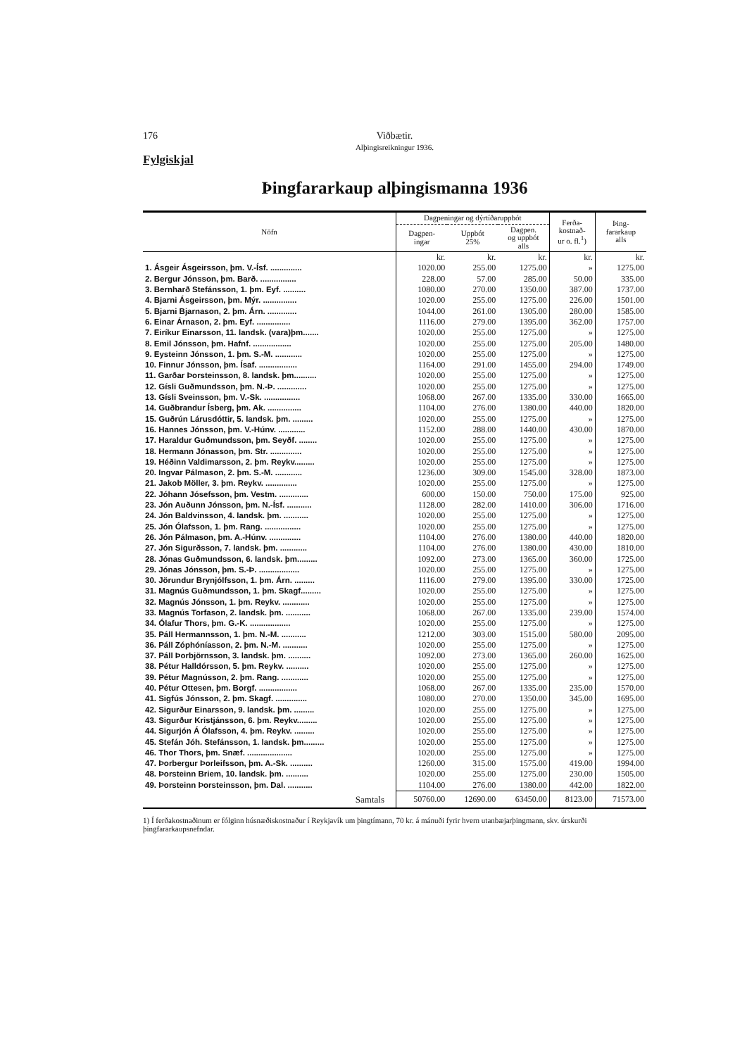176 Viðbætir.
Alþingisreikningur 1936.
Fylgiskjal
Þingfararkaup alþingismanna 1936
| Nöfn | Dagpeningar og dýrtíðaruppbót | | | Ferða- kostnað- ur o. fl.<sup>1</sup>) | Þing- fararkaup alls |
| --- | --- | --- | --- | --- | --- |
| | Dagpen- ingar | Uppbót 25% | Dagpen. og uppbót alls | | |
| | kr. | kr. | kr. | kr. | kr. |
| 1. Ásgeir Ásgeirsson, þm. V.-Ísf. .............. | 1020.00 | 255.00 | 1275.00 | » | 1275.00 |
| 2. Bergur Jónsson, þm. Barð. ................ | 228.00 | 57.00 | 285.00 | 50.00 | 335.00 |
| 3. Bernharð Stefánsson, 1. þm. Eyf. .......... | 1080.00 | 270.00 | 1350.00 | 387.00 | 1737.00 |
| 4. Bjarni Ásgeirsson, þm. Mýr. ............... | 1020.00 | 255.00 | 1275.00 | 226.00 | 1501.00 |
| 5. Bjarni Bjarnason, 2. þm. Árn. ............. | 1044.00 | 261.00 | 1305.00 | 280.00 | 1585.00 |
| 6. Einar Árnason, 2. þm. Eyf. ............... | 1116.00 | 279.00 | 1395.00 | 362.00 | 1757.00 |
| 7. Eiríkur Einarsson, 11. landsk. (vara)þm....... | 1020.00 | 255.00 | 1275.00 | » | 1275.00 |
| 8. Emil Jónsson, þm. Hafnf. ................. | 1020.00 | 255.00 | 1275.00 | 205.00 | 1480.00 |
| 9. Eysteinn Jónsson, 1. þm. S.-M. ............ | 1020.00 | 255.00 | 1275.00 | » | 1275.00 |
| 10. Finnur Jónsson, þm. Ísaf. ................. | 1164.00 | 291.00 | 1455.00 | 294.00 | 1749.00 |
| 11. Garðar Þorsteinsson, 8. landsk. þm.......... | 1020.00 | 255.00 | 1275.00 | » | 1275.00 |
| 12. Gísli Guðmundsson, þm. N.-Þ. ............. | 1020.00 | 255.00 | 1275.00 | » | 1275.00 |
| 13. Gísli Sveinsson, þm. V.-Sk. ................ | 1068.00 | 267.00 | 1335.00 | 330.00 | 1665.00 |
| 14. Guðbrandur Ísberg, þm. Ak. ............... | 1104.00 | 276.00 | 1380.00 | 440.00 | 1820.00 |
| 15. Guðrún Lárusdóttir, 5. landsk. þm. ......... | 1020.00 | 255.00 | 1275.00 | » | 1275.00 |
| 16. Hannes Jónsson, þm. V.-Húnv. ............ | 1152.00 | 288.00 | 1440.00 | 430.00 | 1870.00 |
| 17. Haraldur Guðmundsson, þm. Seyðf. ........ | 1020.00 | 255.00 | 1275.00 | » | 1275.00 |
| 18. Hermann Jónasson, þm. Str. .............. | 1020.00 | 255.00 | 1275.00 | » | 1275.00 |
| 19. Héðinn Valdimarsson, 2. þm. Reykv......... | 1020.00 | 255.00 | 1275.00 | » | 1275.00 |
| 20. Ingvar Pálmason, 2. þm. S.-M. ............ | 1236.00 | 309.00 | 1545.00 | 328.00 | 1873.00 |
| 21. Jakob Möller, 3. þm. Reykv. .............. | 1020.00 | 255.00 | 1275.00 | » | 1275.00 |
| 22. Jóhann Jósefsson, þm. Vestm. ............. | 600.00 | 150.00 | 750.00 | 175.00 | 925.00 |
| 23. Jón Auðunn Jónsson, þm. N.-Ísf. ........... | 1128.00 | 282.00 | 1410.00 | 306.00 | 1716.00 |
| 24. Jón Baldvinsson, 4. landsk. þm. ........... | 1020.00 | 255.00 | 1275.00 | » | 1275.00 |
| 25. Jón Ólafsson, 1. þm. Rang. ................ | 1020.00 | 255.00 | 1275.00 | » | 1275.00 |
| 26. Jón Pálmason, þm. A.-Húnv. .............. | 1104.00 | 276.00 | 1380.00 | 440.00 | 1820.00 |
| 27. Jón Sigurðsson, 7. landsk. þm. ............ | 1104.00 | 276.00 | 1380.00 | 430.00 | 1810.00 |
| 28. Jónas Guðmundsson, 6. landsk. þm......... | 1092.00 | 273.00 | 1365.00 | 360.00 | 1725.00 |
| 29. Jónas Jónsson, þm. S.-Þ. .................. | 1020.00 | 255.00 | 1275.00 | » | 1275.00 |
| 30. Jörundur Brynjólfsson, 1. þm. Árn. ......... | 1116.00 | 279.00 | 1395.00 | 330.00 | 1725.00 |
| 31. Magnús Guðmundsson, 1. þm. Skagf......... | 1020.00 | 255.00 | 1275.00 | » | 1275.00 |
| 32. Magnús Jónsson, 1. þm. Reykv. ............ | 1020.00 | 255.00 | 1275.00 | » | 1275.00 |
| 33. Magnús Torfason, 2. landsk. þm. ........... | 1068.00 | 267.00 | 1335.00 | 239.00 | 1574.00 |
| 34. Ólafur Thors, þm. G.-K. .................. | 1020.00 | 255.00 | 1275.00 | » | 1275.00 |
| 35. Páll Hermannsson, 1. þm. N.-M. ........... | 1212.00 | 303.00 | 1515.00 | 580.00 | 2095.00 |
| 36. Páll Zóphóníasson, 2. þm. N.-M. ........... | 1020.00 | 255.00 | 1275.00 | » | 1275.00 |
| 37. Páll Þorbjörnsson, 3. landsk. þm. .......... | 1092.00 | 273.00 | 1365.00 | 260.00 | 1625.00 |
| 38. Pétur Halldórsson, 5. þm. Reykv. .......... | 1020.00 | 255.00 | 1275.00 | » | 1275.00 |
| 39. Pétur Magnússon, 2. þm. Rang. ............ | 1020.00 | 255.00 | 1275.00 | » | 1275.00 |
| 40. Pétur Ottesen, þm. Borgf. ................. | 1068.00 | 267.00 | 1335.00 | 235.00 | 1570.00 |
| 41. Sigfús Jónsson, 2. þm. Skagf. .............. | 1080.00 | 270.00 | 1350.00 | 345.00 | 1695.00 |
| 42. Sigurður Einarsson, 9. landsk. þm. ......... | 1020.00 | 255.00 | 1275.00 | » | 1275.00 |
| 43. Sigurður Kristjánsson, 6. þm. Reykv......... | 1020.00 | 255.00 | 1275.00 | » | 1275.00 |
| 44. Sigurjón Á Ólafsson, 4. þm. Reykv. ......... | 1020.00 | 255.00 | 1275.00 | » | 1275.00 |
| 45. Stefán Jóh. Stefánsson, 1. landsk. þm......... | 1020.00 | 255.00 | 1275.00 | » | 1275.00 |
| 46. Thor Thors, þm. Snæf. .................... | 1020.00 | 255.00 | 1275.00 | » | 1275.00 |
| 47. Þorbergur Þorleifsson, þm. A.-Sk. .......... | 1260.00 | 315.00 | 1575.00 | 419.00 | 1994.00 |
| 48. Þorsteinn Briem, 10. landsk. þm. .......... | 1020.00 | 255.00 | 1275.00 | 230.00 | 1505.00 |
| 49. Þorsteinn Þorsteinsson, þm. Dal. ........... | 1104.00 | 276.00 | 1380.00 | 442.00 | 1822.00 |
| Samtals | 50760.00 | 12690.00 | 63450.00 | 8123.00 | 71573.00 |
1) Í ferðakostnaðinum er fólginn húsnæðiskostnaður í Reykjavík um þingtímann, 70 kr. á mánuði fyrir hvern utanbæjarþingmann, skv. úrskurði þingfararkaupsnefndar.